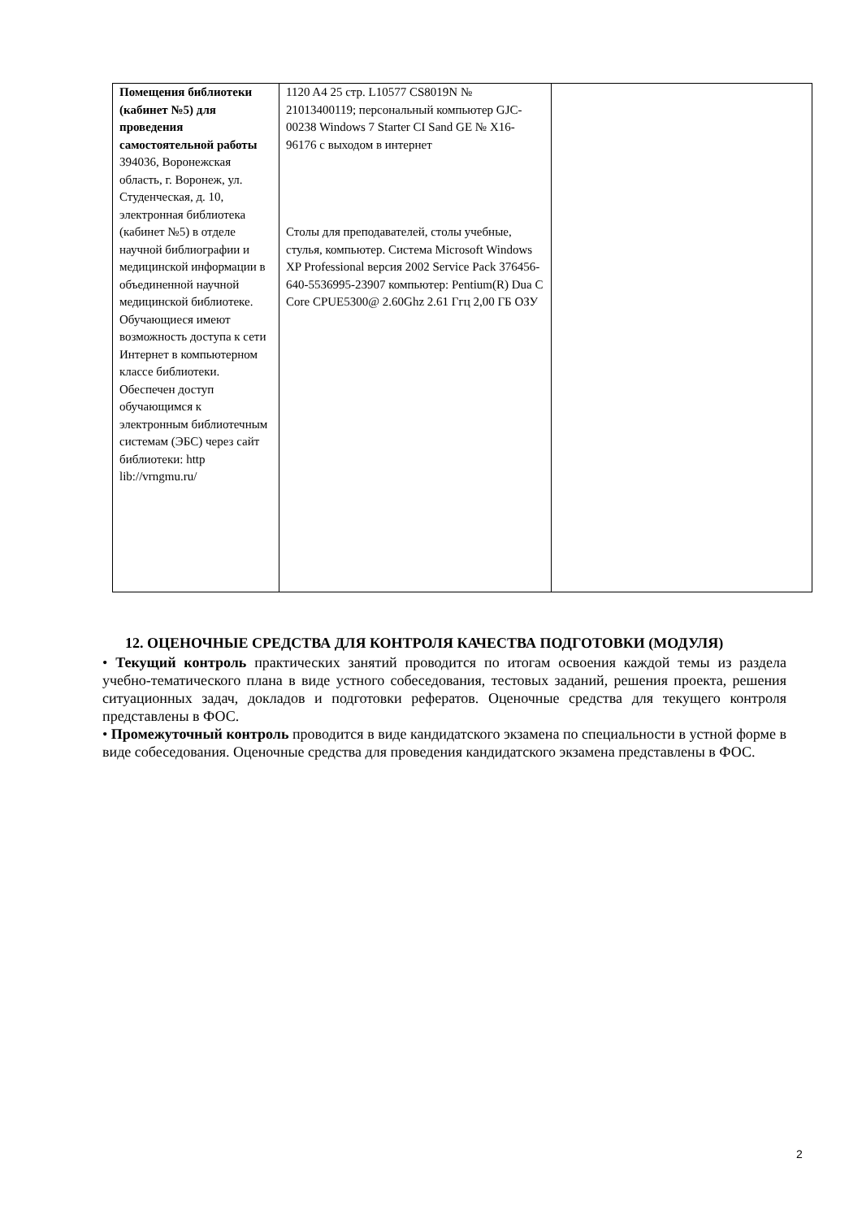| Помещения библиотеки (кабинет №5) для проведения самостоятельной работы 394036, Воронежская область, г. Воронеж, ул. Студенческая, д. 10, электронная библиотека (кабинет №5) в отделе научной библиографии и медицинской информации в объединенной научной медицинской библиотеке. Обучающиеся имеют возможность доступа к сети Интернет в компьютерном классе библиотеки. Обеспечен доступ обучающимся к электронным библиотечным системам (ЭБС) через сайт библиотеки: http lib://vrngmu.ru/ | 1120 A4 25 стр. L10577 CS8019N № 21013400119; персональный компьютер GJC-00238 Windows 7 Starter CI Sand GE № X16-96176 с выходом в интернет Столы для преподавателей, столы учебные, стулья, компьютер. Система Microsoft Windows XP Professional версия 2002 Service Pack 376456-640-5536995-23907 компьютер: Pentium(R) Dua C Core CPUE5300@ 2.60Ghz 2.61 Ггц 2,00 ГБ ОЗУ | |
12. ОЦЕНОЧНЫЕ СРЕДСТВА ДЛЯ КОНТРОЛЯ КАЧЕСТВА ПОДГОТОВКИ (МОДУЛЯ)
• Текущий контроль практических занятий проводится по итогам освоения каждой темы из раздела учебно-тематического плана в виде устного собеседования, тестовых заданий, решения проекта, решения ситуационных задач, докладов и подготовки рефератов. Оценочные средства для текущего контроля представлены в ФОС.
• Промежуточный контроль проводится в виде кандидатского экзамена по специальности в устной форме в виде собеседования. Оценочные средства для проведения кандидатского экзамена представлены в ФОС.
2